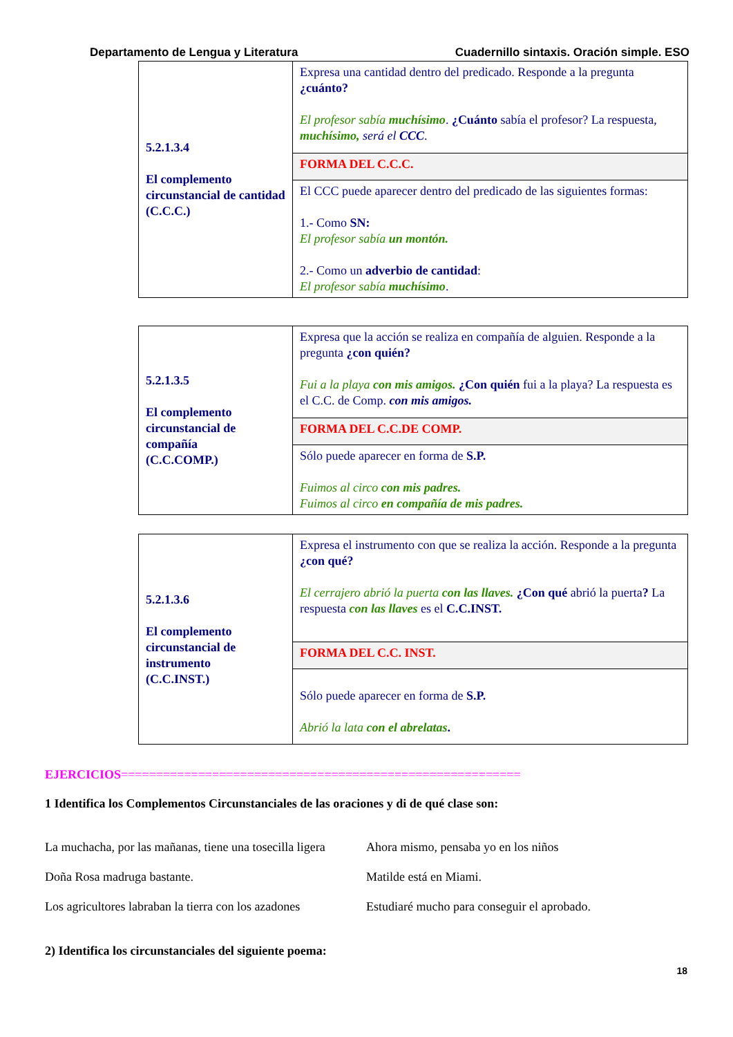Departamento de Lengua y Literatura Cuadernillo sintaxis. Oración simple. ESO
| 5.2.1.3.4 El complemento circunstancial de cantidad (C.C.C.) | Expresa una cantidad dentro del predicado. Responde a la pregunta ¿cuánto? El profesor sabía muchísimo . ¿Cuánto sabía el profesor? La respuesta, muchísimo, será el CCC . |
| | FORMA DEL C.C.C. |
| | El CCC puede aparecer dentro del predicado de las siguientes formas: 1.- Como SN: El profesor sabía un montón. 2.- Como un adverbio de cantidad : El profesor sabía muchísimo . |
| 5.2.1.3.5 El complemento circunstancial de compañía (C.C.COMP.) | Expresa que la acción se realiza en compañía de alguien. Responde a la pregunta ¿con quién? Fui a la playa con mis amigos. ¿Con quién fui a la playa? La respuesta es el C.C. de Comp. con mis amigos. |
| | FORMA DEL C.C.DE COMP. |
| | Sólo puede aparecer en forma de S.P. Fuimos al circo con mis padres. Fuimos al circo en compañía de mis padres. |
| 5.2.1.3.6 El complemento circunstancial de instrumento (C.C.INST.) | Expresa el instrumento con que se realiza la acción. Responde a la pregunta ¿con qué? El cerrajero abrió la puerta con las llaves. ¿Con qué abrió la puerta ? La respuesta con las llaves es el C.C.INST. |
| | FORMA DEL C.C. INST. |
| | Sólo puede aparecer en forma de S.P. Abrió la lata con el abrelatas . |
EJERCICIOS=========================================================
1 Identifica los Complementos Circunstanciales de las oraciones y di de qué clase son:
La muchacha, por las mañanas, tiene una tosecilla ligera
Ahora mismo, pensaba yo en los niños
Doña Rosa madruga bastante. Matilde está en Miami.
Los agricultores labraban la tierra con los azadones
Estudiaré mucho para conseguir el aprobado.
2) Identifica los circunstanciales del siguiente poema:
18